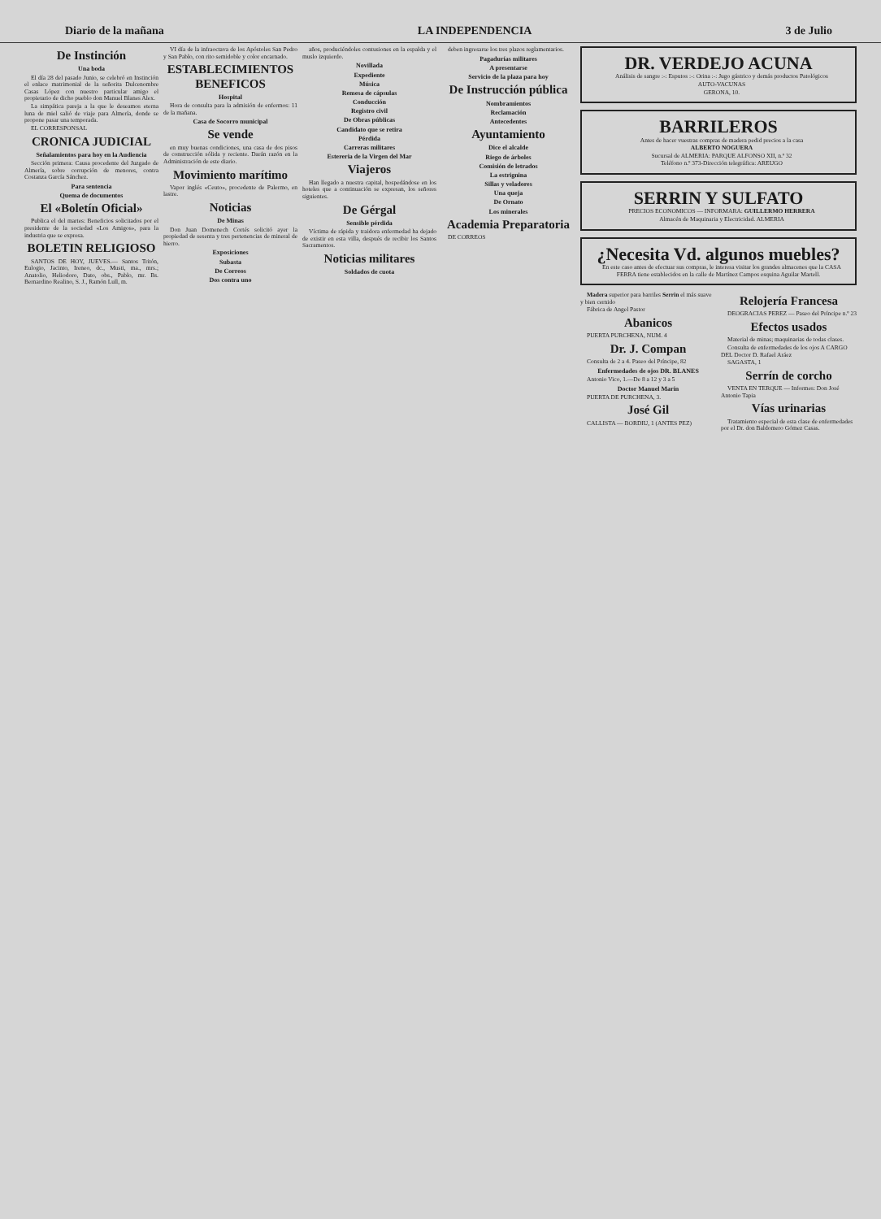Diario de la mañana LA INDEPENDENCIA 3 de Julio
De Instinción
Una boda
El día 28 del pasado Junio, se celebró en Instinción el enlace matrimonial de la señorita Dulcenombre Casas López con nuestro particular amigo el propietario de dicho pueblo don Manuel Blanes Alex.
La simpática pareja a la que le deseamos eterna luna de miel salió de viaje para Almería, donde se propone pasar una temporada.
EL CORRESPONSAL
CRONICA JUDICIAL
Señalamientos para hoy en la Audiencia
Sección primera: Causa procedente del Juzgado de Almería, sobre corrupción de menores, contra Costanza García Sánchez.
Para sentencia
Quema de documentos
El «Boletín Oficial»
Publica el del martes: Beneficios solicitados por el presidente de la sociedad «Los Amigos», para la industria que se expresa.
BOLETIN RELIGIOSO
SANTOS DE HOY, JUEVES.— Santos Tritón, Eulogio, Jacinto, Ireneo, dc., Musti, ma., mrs.; Anatolio, Heliodoro, Dato, obs., Pablo, mr. Bs. Bernardino Realino, S. J., Ramón Lull, m.
VI día de la infraoctava de los Apóstoles San Pedro y San Pablo, con rito semidoble y color encarnado.
ESTABLECIMIENTOS BENEFICOS
Hospital
Hora de consulta para la admisión de enfermos: 11 de la mañana.
Casa de Socorro municipal
Se vende
en muy buenas condiciones, una casa de dos pisos de construcción sólida y reciente. Darán razón en la Administración de este diario.
Movimiento marítimo
Vapor inglés «Ceuto», procedente de Palermo, en lastre.
Noticias
De Minas
Don Juan Domenech Cortés solicitó ayer la propiedad de sesenta y tres pertenencias de mineral de hierro.
Exposiciones
Subasta
De Correos
Dos contra uno
años, produciéndoles contusiones en la espalda y el muslo izquierdo.
Novillada
Expediente
Música
Remesa de cápsulas
Conducción
Registro civil
De Obras públicas
Candidato que se retira
Pérdida
Carreras militares
Estereria de la Virgen del Mar
Viajeros
Han llegado a nuestra capital, hospedándose en los hoteles que a continuación se expresan, los señores siguientes.
De Gérgal
Sensible pérdida
Víctima de rápida y traidora enfermedad ha dejado de existir en esta villa, después de recibir los Santos Sacramentos.
Noticias militares
Soldados de cuota
deben ingresarse los tres plazos reglamentarios.
Pagadurías militares
A presentarse
Servicio de la plaza para hoy
De Instrucción pública
Nombramientos
Reclamación
Antecedentes
Ayuntamiento
Dice el alcalde
Riego de árboles
Comisión de letrados
La estrignina
Sillas y veladores
Una queja
De Ornato
Los minerales
Academia Preparatoria
DE CORREOS
DR. VERDEJO ACUNA
Análisis de sangre :-: Esputos :-: Orina :-: Jugo gástrico y demás productos Patológicos
AUTO-VACUNAS
GERONA, 10.
BARRILEROS
Antes de hacer vuestras compras de madera pedid precios a la casa
ALBERTO NOGUERA
Sucursal de ALMERIA: PARQUE ALFONSO XII, n.º 32
Teléfono n.º 373-Dirección telegráfica: AREUGO
SERRIN Y SULFATO
PRECIOS ECONOMICOS — INFORMARA: GUILLERMO HERRERA
Almacén de Maquinaria y Electricidad. ALMERIA
¿Necesita Vd. algunos muebles?
En este caso antes de efectuar sus compras, le interesa visitar los grandes almacenes que la CASA FERRA tiene establecidos en la calle de Martínez Campos esquina Aguilar Martell.
Madera superior para barriles Serrin el más suave y bien cernido
Fábrica de Angel Pastor
Abanicos
PUERTA PURCHENA, NUM. 4
Dr. J. Compan
Consulta de 2 a 4. Paseo del Príncipe, 82
Enfermedades de ojos DR. BLANES
Antonio Vico, 1.—De 8 a 12 y 3 a 5
Doctor Manuel Marín
PUERTA DE PURCHENA, 3.
José Gil
CALLISTA — BORDIU, 1 (ANTES PEZ)
Relojería Francesa
DEOGRACIAS PEREZ — Paseo del Príncipe n.º 23
Efectos usados
Material de minas; maquinarias de todas clases.
Consulta de enfermedades de los ojos A CARGO DEL Doctor D. Rafael Aráez
SAGASTA, 1
Serrín de corcho
VENTA EN TERQUE — Informes: Don José Antonio Tapia
Vías urinarias
Tratamiento especial de esta clase de enfermedades por el Dr. don Baldomero Gómez Casas.